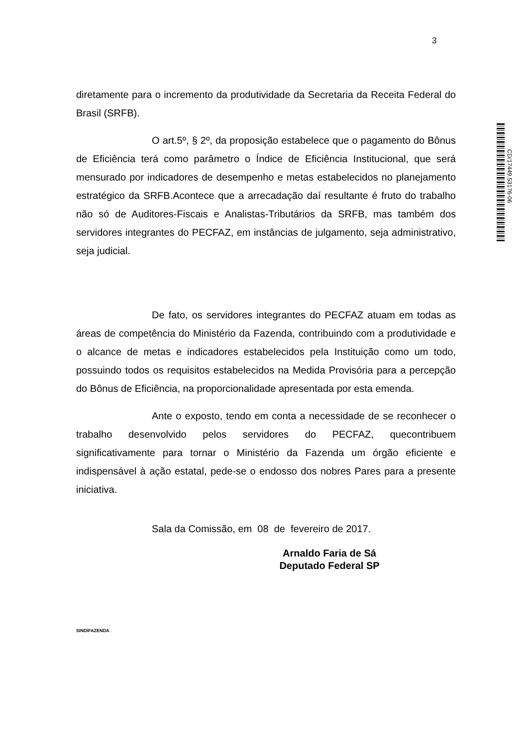3
CD/17449.53176-06
diretamente para o incremento da produtividade da Secretaria da Receita Federal do Brasil (SRFB).
O art.5º, § 2º, da proposição estabelece que o pagamento do Bônus de Eficiência terá como parâmetro o Índice de Eficiência Institucional, que será mensurado por indicadores de desempenho e metas estabelecidos no planejamento estratégico da SRFB.Acontece que a arrecadação daí resultante é fruto do trabalho não só de Auditores-Fiscais e Analistas-Tributários da SRFB, mas também dos servidores integrantes do PECFAZ, em instâncias de julgamento, seja administrativo, seja judicial.
De fato, os servidores integrantes do PECFAZ atuam em todas as áreas de competência do Ministério da Fazenda, contribuindo com a produtividade e o alcance de metas e indicadores estabelecidos pela Instituição como um todo, possuindo todos os requisitos estabelecidos na Medida Provisória para a percepção do Bônus de Eficiência, na proporcionalidade apresentada por esta emenda.
Ante o exposto, tendo em conta a necessidade de se reconhecer o trabalho desenvolvido pelos servidores do PECFAZ, quecontribuem significativamente para tornar o Ministério da Fazenda um órgão eficiente e indispensável à ação estatal, pede-se o endosso dos nobres Pares para a presente iniciativa.
Sala da Comissão, em 08 de fevereiro de 2017.
Arnaldo Faria de Sá
Deputado Federal SP
SINDIFAZENDA